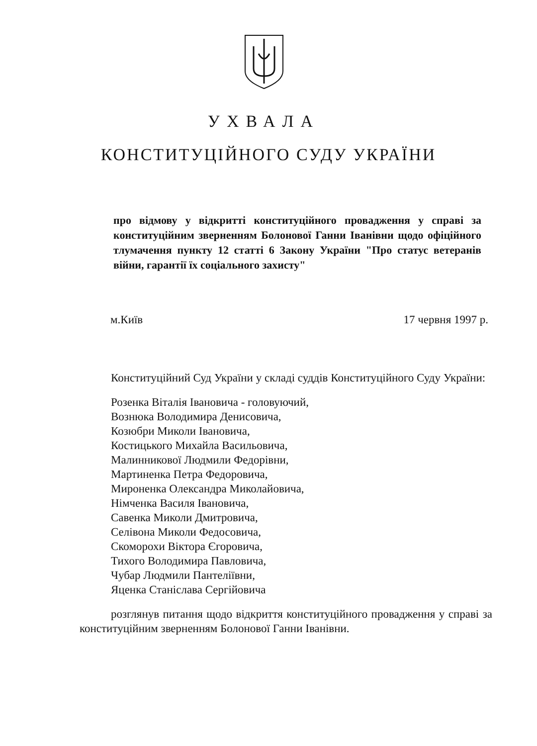УХВАЛА
КОНСТИТУЦІЙНОГО СУДУ УКРАЇНИ
про відмову у відкритті конституційного провадження у справі за конституційним зверненням Болонової Ганни Іванівни щодо офіційного тлумачення пункту 12 статті 6 Закону України "Про статус ветеранів війни, гарантії їх соціального захисту"
м.Київ 17 червня 1997 р.
Конституційний Суд України у складі суддів Конституційного Суду України:
Розенка Віталія Івановича - головуючий,
Вознюка Володимира Денисовича,
Козюбри Миколи Івановича,
Костицького Михайла Васильовича,
Малинникової Людмили Федорівни,
Мартиненка Петра Федоровича,
Мироненка Олександра Миколайовича,
Німченка Василя Івановича,
Савенка Миколи Дмитровича,
Селівона Миколи Федосовича,
Скоморохи Віктора Єгоровича,
Тихого Володимира Павловича,
Чубар Людмили Пантеліївни,
Яценка Станіслава Сергійовича
розглянув питання щодо відкриття конституційного провадження у справі за конституційним зверненням Болонової Ганни Іванівни.